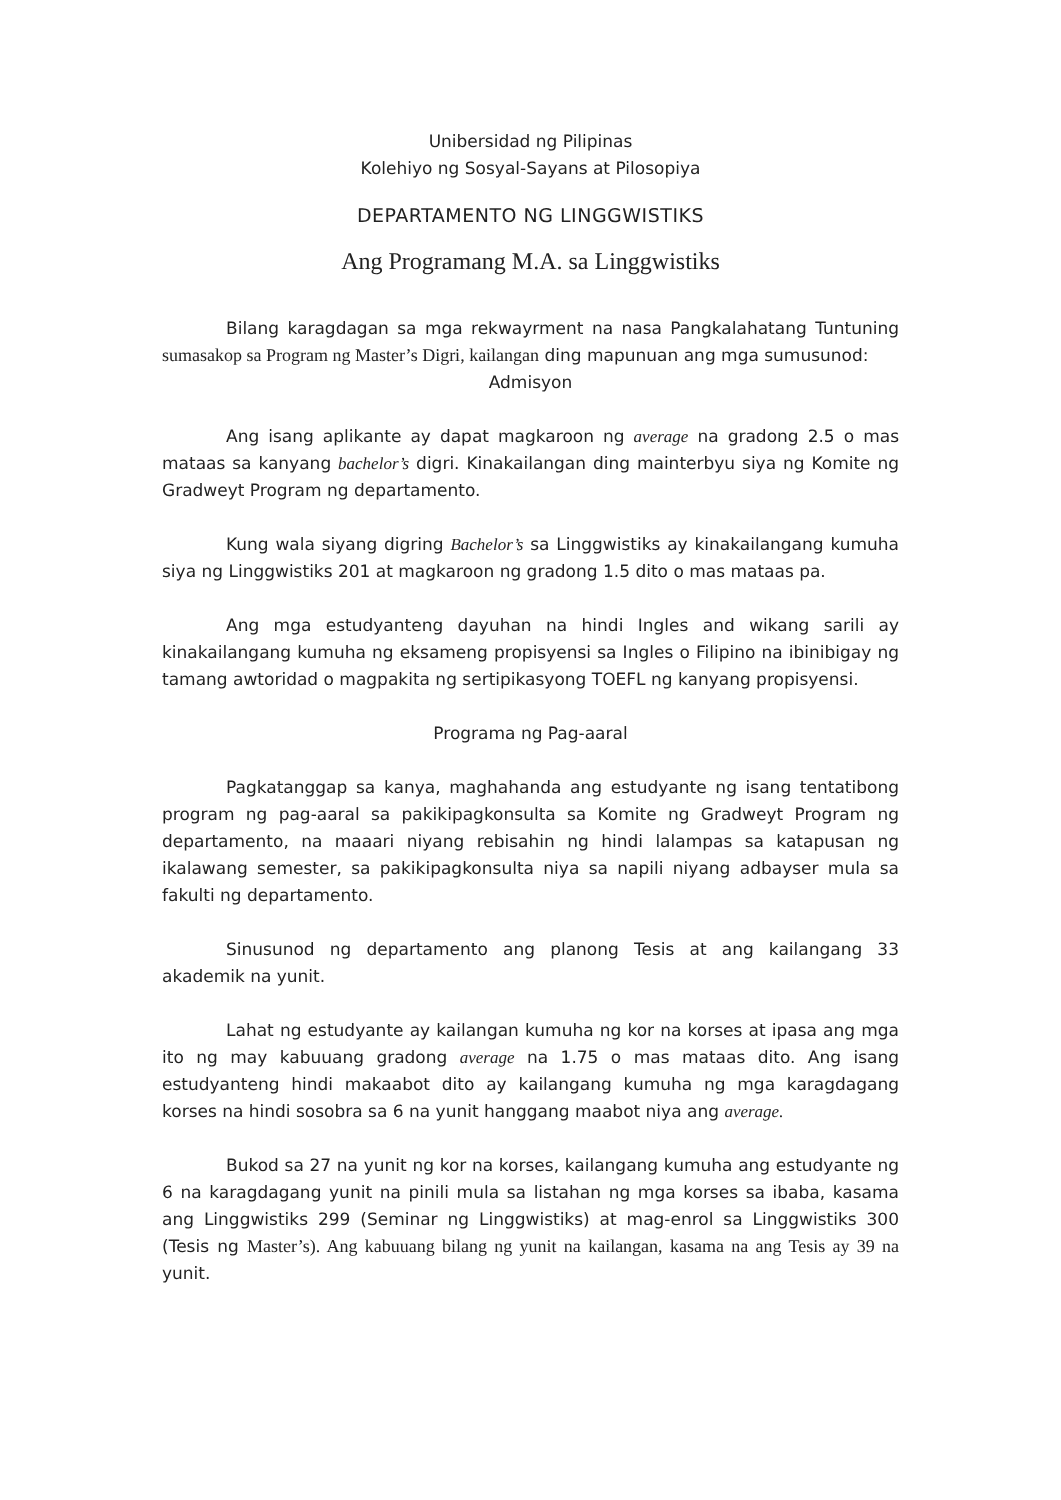Unibersidad ng Pilipinas
Kolehiyo ng Sosyal-Sayans at Pilosopiya
DEPARTAMENTO NG LINGGWISTIKS
Ang Programang M.A. sa Linggwistiks
Bilang karagdagan sa mga rekwayrment na nasa Pangkalahatang Tuntuning sumasakop sa Program ng Master’s Digri, kailangan ding mapunuan ang mga sumusunod:
Admisyon
Ang isang aplikante ay dapat magkaroon ng average na gradong 2.5 o mas mataas sa kanyang bachelor’s digri. Kinakailangan ding mainterbyu siya ng Komite ng Gradweyt Program ng departamento.
Kung wala siyang digring Bachelor’s sa Linggwistiks ay kinakailangang kumuha siya ng Linggwistiks 201 at magkaroon ng gradong 1.5 dito o mas mataas pa.
Ang mga estudyanteng dayuhan na hindi Ingles and wikang sarili ay kinakailangang kumuha ng eksameng propisyensi sa Ingles o Filipino na ibinibigay ng tamang awtoridad o magpakita ng sertipikasyong TOEFL ng kanyang propisyensi.
Programa ng Pag-aaral
Pagkatanggap sa kanya, maghahanda ang estudyante ng isang tentatibong program ng pag-aaral sa pakikipagkonsulta sa Komite ng Gradweyt Program ng departamento, na maaari niyang rebisahin ng hindi lalampas sa katapusan ng ikalawang semester, sa pakikipagkonsulta niya sa napili niyang adbayser mula sa fakulti ng departamento.
Sinusunod ng departamento ang planong Tesis at ang kailangang 33 akademik na yunit.
Lahat ng estudyante ay kailangan kumuha ng kor na korses at ipasa ang mga ito ng may kabuuang gradong average na 1.75 o mas mataas dito. Ang isang estudyanteng hindi makaabot dito ay kailangang kumuha ng mga karagdagang korses na hindi sosobra sa 6 na yunit hanggang maabot niya ang average.
Bukod sa 27 na yunit ng kor na korses, kailangang kumuha ang estudyante ng 6 na karagdagang yunit na pinili mula sa listahan ng mga korses sa ibaba, kasama ang Linggwistiks 299 (Seminar ng Linggwistiks) at mag-enrol sa Linggwistiks 300 (Tesis ng Master’s). Ang kabuuang bilang ng yunit na kailangan, kasama na ang Tesis ay 39 na yunit.